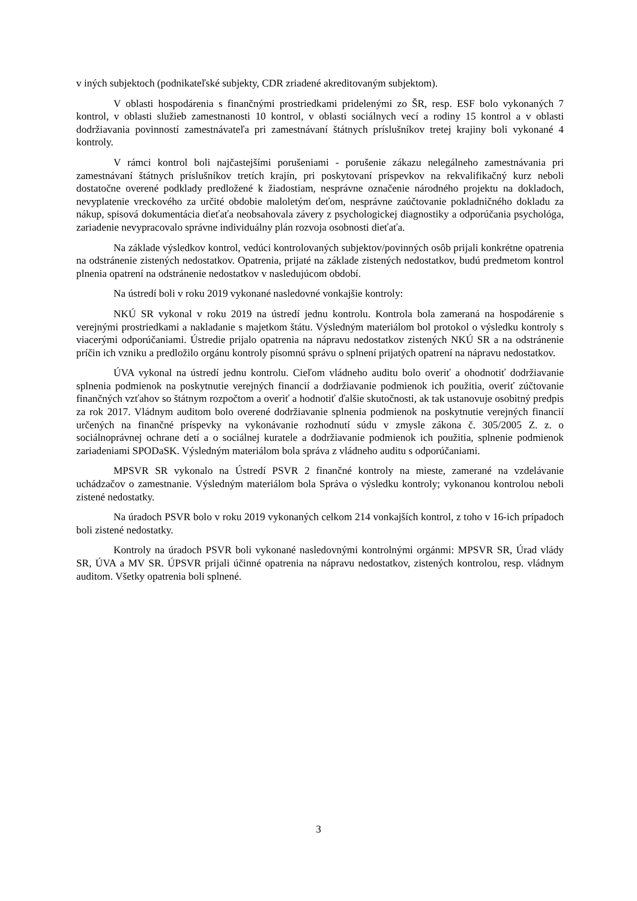v iných subjektoch (podnikateľské subjekty, CDR zriadené akreditovaným subjektom).
V oblasti hospodárenia s finančnými prostriedkami pridelenými zo ŠR, resp. ESF bolo vykonaných 7 kontrol, v oblasti služieb zamestnanosti 10 kontrol, v oblasti sociálnych vecí a rodiny 15 kontrol a v oblasti dodržiavania povinností zamestnávateľa pri zamestnávaní štátnych príslušníkov tretej krajiny boli vykonané 4 kontroly.
V rámci kontrol boli najčastejšími porušeniami - porušenie zákazu nelegálneho zamestnávania pri zamestnávaní štátnych príslušníkov tretích krajín, pri poskytovaní príspevkov na rekvalifikačný kurz neboli dostatočne overené podklady predložené k žiadostiam, nesprávne označenie národného projektu na dokladoch, nevyplatenie vreckového za určité obdobie maloletým deťom, nesprávne zaúčtovanie pokladničného dokladu za nákup, spisová dokumentácia dieťaťa neobsahovala závery z psychologickej diagnostiky a odporúčania psychológa, zariadenie nevypracovalo správne individuálny plán rozvoja osobnosti dieťaťa.
Na základe výsledkov kontrol, vedúci kontrolovaných subjektov/povinných osôb prijali konkrétne opatrenia na odstránenie zistených nedostatkov. Opatrenia, prijaté na základe zistených nedostatkov, budú predmetom kontrol plnenia opatrení na odstránenie nedostatkov v nasledujúcom období.
Na ústredí boli v roku 2019 vykonané nasledovné vonkajšie kontroly:
NKÚ SR vykonal v roku 2019 na ústredí jednu kontrolu. Kontrola bola zameraná na hospodárenie s verejnými prostriedkami a nakladanie s majetkom štátu. Výsledným materiálom bol protokol o výsledku kontroly s viacerými odporúčaniami. Ústredie prijalo opatrenia na nápravu nedostatkov zistených NKÚ SR a na odstránenie príčin ich vzniku a predložilo orgánu kontroly písomnú správu o splnení prijatých opatrení na nápravu nedostatkov.
ÚVA vykonal na ústredí jednu kontrolu. Cieľom vládneho auditu bolo overiť a ohodnotiť dodržiavanie splnenia podmienok na poskytnutie verejných financií a dodržiavanie podmienok ich použitia, overiť zúčtovanie finančných vzťahov so štátnym rozpočtom a overiť a hodnotiť ďalšie skutočnosti, ak tak ustanovuje osobitný predpis za rok 2017. Vládnym auditom bolo overené dodržiavanie splnenia podmienok na poskytnutie verejných financií určených na finančné príspevky na vykonávanie rozhodnutí súdu v zmysle zákona č. 305/2005 Z. z. o sociálnoprávnej ochrane detí a o sociálnej kuratele a dodržiavanie podmienok ich použitia, splnenie podmienok zariadeniami SPODaSK. Výsledným materiálom bola správa z vládneho auditu s odporúčaniami.
MPSVR SR vykonalo na Ústredí PSVR 2 finančné kontroly na mieste, zamerané na vzdelávanie uchádzačov o zamestnanie. Výsledným materiálom bola Správa o výsledku kontroly; vykonanou kontrolou neboli zistené nedostatky.
Na úradoch PSVR bolo v roku 2019 vykonaných celkom 214 vonkajších kontrol, z toho v 16-ich prípadoch boli zistené nedostatky.
Kontroly na úradoch PSVR boli vykonané nasledovnými kontrolnými orgánmi: MPSVR SR, Úrad vlády SR, ÚVA a MV SR. ÚPSVR prijali účinné opatrenia na nápravu nedostatkov, zistených kontrolou, resp. vládnym auditom. Všetky opatrenia boli splnené.
3